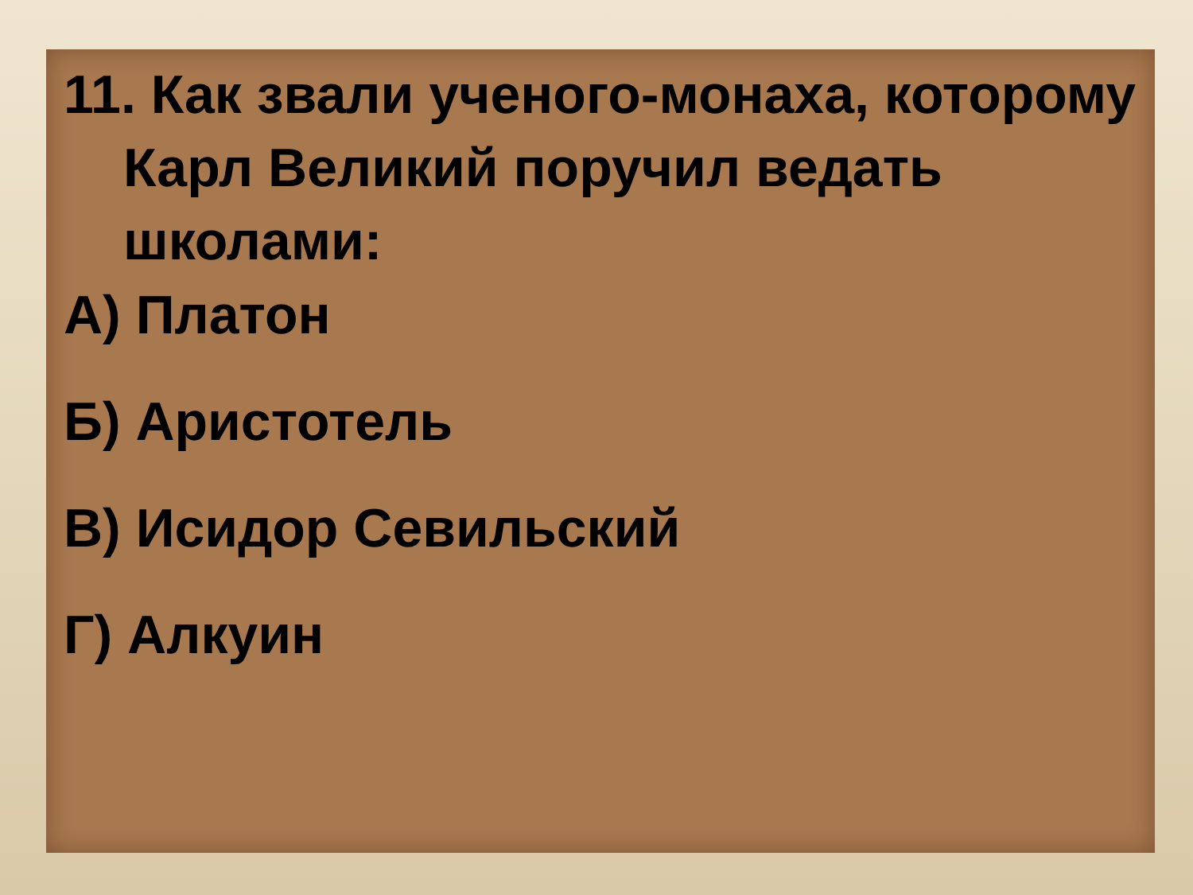11. Как звали ученого-монаха, которому Карл Великий поручил ведать школами:
А) Платон
Б) Аристотель
В) Исидор Севильский
Г) Алкуин